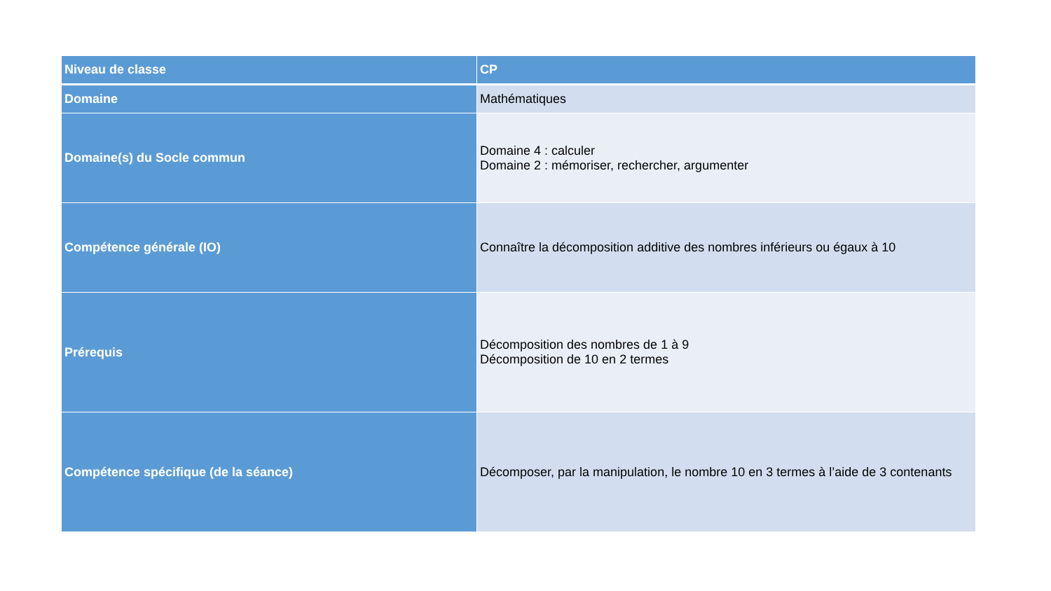| Niveau de classe | CP |
| --- | --- |
| Domaine | Mathématiques |
| Domaine(s) du Socle commun | Domaine 4 : calculer Domaine 2 : mémoriser, rechercher, argumenter |
| Compétence générale (IO) | Connaître la décomposition additive des nombres inférieurs ou égaux à 10 |
| Prérequis | Décomposition des nombres de 1 à 9 Décomposition de 10 en 2 termes |
| Compétence spécifique (de la séance) | Décomposer, par la manipulation, le nombre 10 en 3 termes à l’aide de 3 contenants |